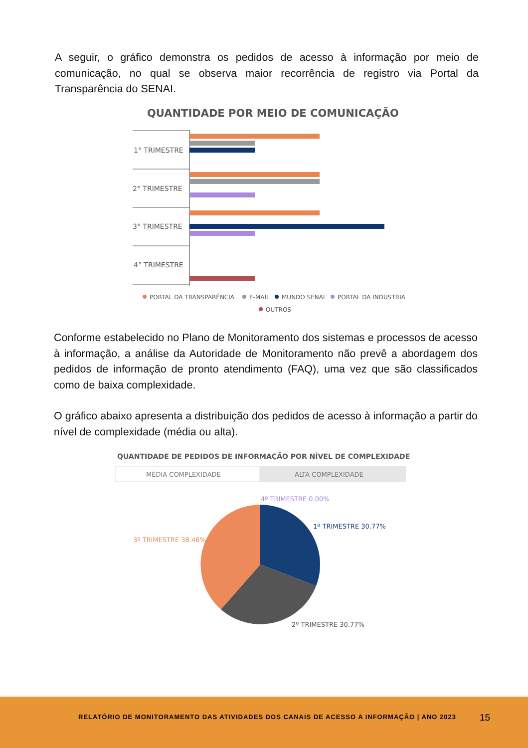A seguir, o gráfico demonstra os pedidos de acesso à informação por meio de comunicação, no qual se observa maior recorrência de registro via Portal da Transparência do SENAI.
QUANTIDADE POR MEIO DE COMUNICAÇÃO
1° TRIMESTRE
2° TRIMESTRE
3° TRIMESTRE
4° TRIMESTRE
PORTAL DA TRANSPARÊNCIA
E-MAIL
MUNDO SENAI
PORTAL DA INDÚSTRIA
OUTROS
Conforme estabelecido no Plano de Monitoramento dos sistemas e processos de acesso à informação, a análise da Autoridade de Monitoramento não prevê a abordagem dos pedidos de informação de pronto atendimento (FAQ), uma vez que são classificados como de baixa complexidade.
O gráfico abaixo apresenta a distribuição dos pedidos de acesso à informação a partir do nível de complexidade (média ou alta).
QUANTIDADE DE PEDIDOS DE INFORMAÇÃO POR NÍVEL DE COMPLEXIDADE
MÉDIA COMPLEXIDADE
ALTA COMPLEXIDADE
4º TRIMESTRE 0.00%
1º TRIMESTRE 30.77%
3º TRIMESTRE 38.46%
2º TRIMESTRE 30.77%
RELATÓRIO DE MONITORAMENTO DAS ATIVIDADES DOS CANAIS DE ACESSO A INFORMAÇÃO | ANO 2023
15